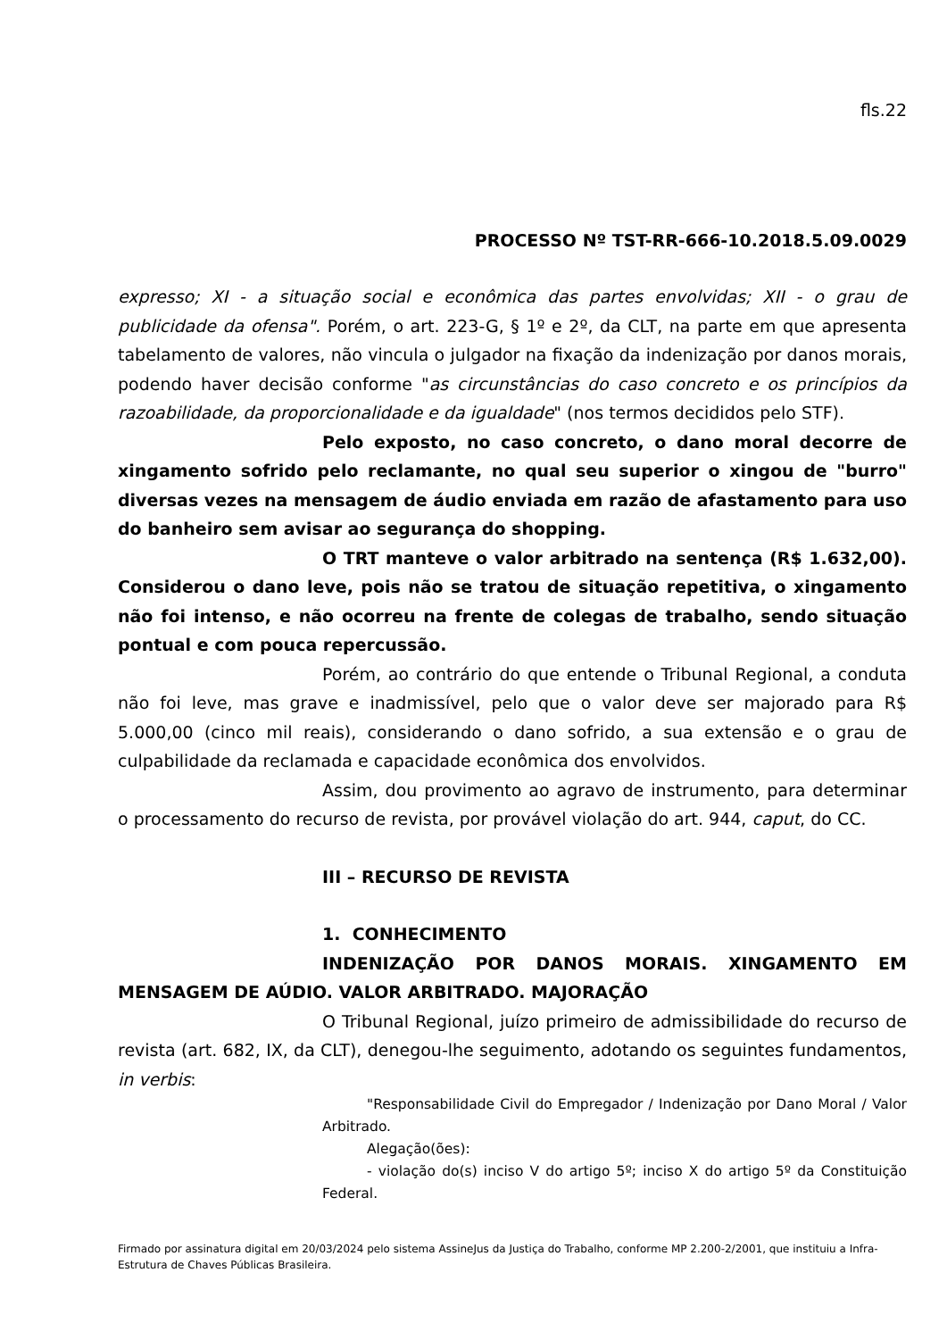fls.22
PROCESSO Nº TST-RR-666-10.2018.5.09.0029
expresso; XI - a situação social e econômica das partes envolvidas; XII - o grau de publicidade da ofensa". Porém, o art. 223-G, § 1º e 2º, da CLT, na parte em que apresenta tabelamento de valores, não vincula o julgador na fixação da indenização por danos morais, podendo haver decisão conforme "as circunstâncias do caso concreto e os princípios da razoabilidade, da proporcionalidade e da igualdade" (nos termos decididos pelo STF).
Pelo exposto, no caso concreto, o dano moral decorre de xingamento sofrido pelo reclamante, no qual seu superior o xingou de "burro" diversas vezes na mensagem de áudio enviada em razão de afastamento para uso do banheiro sem avisar ao segurança do shopping.
O TRT manteve o valor arbitrado na sentença (R$ 1.632,00). Considerou o dano leve, pois não se tratou de situação repetitiva, o xingamento não foi intenso, e não ocorreu na frente de colegas de trabalho, sendo situação pontual e com pouca repercussão.
Porém, ao contrário do que entende o Tribunal Regional, a conduta não foi leve, mas grave e inadmissível, pelo que o valor deve ser majorado para R$ 5.000,00 (cinco mil reais), considerando o dano sofrido, a sua extensão e o grau de culpabilidade da reclamada e capacidade econômica dos envolvidos.
Assim, dou provimento ao agravo de instrumento, para determinar o processamento do recurso de revista, por provável violação do art. 944, caput, do CC.
III – RECURSO DE REVISTA
1. CONHECIMENTO
INDENIZAÇÃO POR DANOS MORAIS. XINGAMENTO EM MENSAGEM DE AÚDIO. VALOR ARBITRADO. MAJORAÇÃO
O Tribunal Regional, juízo primeiro de admissibilidade do recurso de revista (art. 682, IX, da CLT), denegou-lhe seguimento, adotando os seguintes fundamentos, in verbis:
"Responsabilidade Civil do Empregador / Indenização por Dano Moral / Valor Arbitrado.
Alegação(ões):
- violação do(s) inciso V do artigo 5º; inciso X do artigo 5º da Constituição Federal.
Firmado por assinatura digital em 20/03/2024 pelo sistema AssineJus da Justiça do Trabalho, conforme MP 2.200-2/2001, que instituiu a Infra-Estrutura de Chaves Públicas Brasileira.